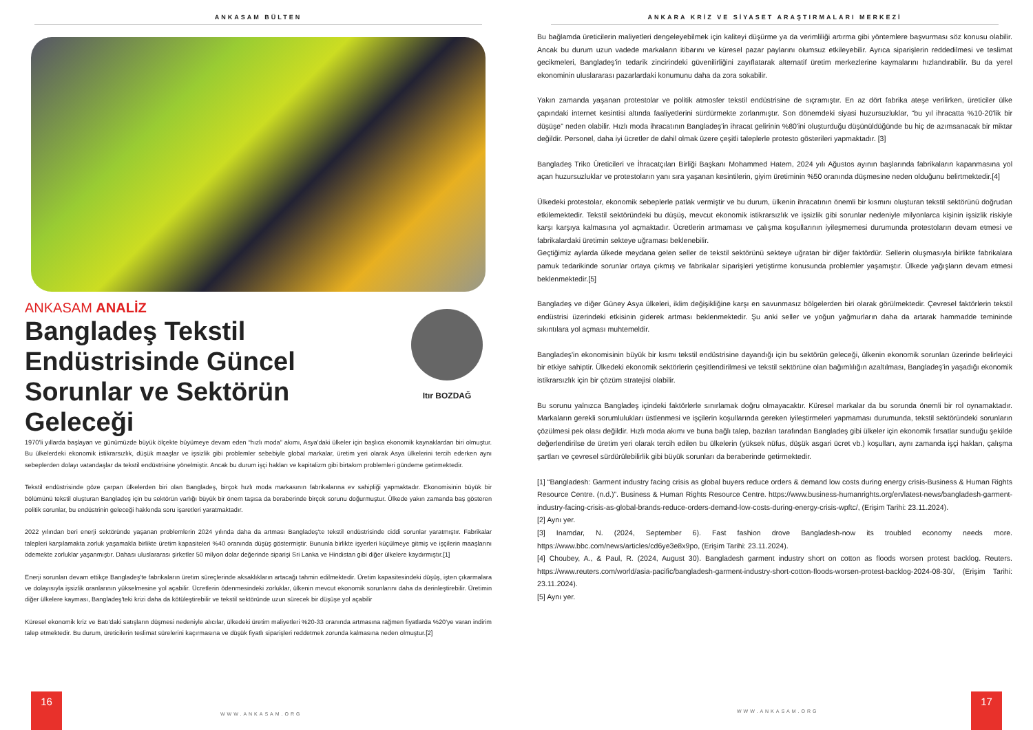ANKASAM BÜLTEN
ANKASAM ANALİZ
Bangladeş Tekstil Endüstrisinde Güncel Sorunlar ve Sektörün Geleceği
Itır BOZDAĞ
1970'li yıllarda başlayan ve günümüzde büyük ölçekte büyümeye devam eden “hızlı moda” akımı, Asya'daki ülkeler için başlıca ekonomik kaynaklardan biri olmuştur. Bu ülkelerdeki ekonomik istikrarsızlık, düşük maaşlar ve işsizlik gibi problemler sebebiyle global markalar, üretim yeri olarak Asya ülkelerini tercih ederken aynı sebeplerden dolayı vatandaşlar da tekstil endüstrisine yönelmiştir. Ancak bu durum işçi hakları ve kapitalizm gibi birtakım problemleri gündeme getirmektedir.
Tekstil endüstrisinde göze çarpan ülkelerden biri olan Bangladeş, birçok hızlı moda markasının fabrikalarına ev sahipliği yapmaktadır. Ekonomisinin büyük bir bölümünü tekstil oluşturan Bangladeş için bu sektörün varlığı büyük bir önem taşısa da beraberinde birçok sorunu doğurmuştur. Ülkede yakın zamanda baş gösteren politik sorunlar, bu endüstrinin geleceği hakkında soru işaretleri yaratmaktadır.
2022 yılından beri enerji sektöründe yaşanan problemlerin 2024 yılında daha da artması Bangladeş'te tekstil endüstrisinde ciddi sorunlar yaratmıştır. Fabrikalar talepleri karşılamakta zorluk yaşamakla birlikte üretim kapasiteleri %40 oranında düşüş göstermiştir. Bununla birlikte işyerleri küçülmeye gitmiş ve işçilerin maaşlarını ödemekte zorluklar yaşanmıştır. Dahası uluslararası şirketler 50 milyon dolar değerinde siparişi Sri Lanka ve Hindistan gibi diğer ülkelere kaydırmıştır.[1]
Enerji sorunları devam ettikçe Bangladeş'te fabrikaların üretim süreçlerinde aksaklıkların artacağı tahmin edilmektedir. Üretim kapasitesindeki düşüş, işten çıkarmalara ve dolayısıyla işsizlik oranlarının yükselmesine yol açabilir. Ücretlerin ödenmesindeki zorluklar, ülkenin mevcut ekonomik sorunlarını daha da derinleştirebilir. Üretimin diğer ülkelere kayması, Bangladeş'teki krizi daha da kötüleştirebilir ve tekstil sektöründe uzun sürecek bir düşüşe yol açabilir
Küresel ekonomik kriz ve Batı'daki satışların düşmesi nedeniyle alıcılar, ülkedeki üretim maliyetleri %20-33 oranında artmasına rağmen fiyatlarda %20'ye varan indirim talep etmektedir. Bu durum, üreticilerin teslimat sürelerini kaçırmasına ve düşük fiyatlı siparişleri reddetmek zorunda kalmasına neden olmuştur.[2]
16
WWW.ANKASAM.ORG
ANKARA KRİZ VE SİYASET ARAŞTIRMALARI MERKEZİ
Bu bağlamda üreticilerin maliyetleri dengeleyebilmek için kaliteyi düşürme ya da verimliliği artırma gibi yöntemlere başvurması söz konusu olabilir. Ancak bu durum uzun vadede markaların itibarını ve küresel pazar paylarını olumsuz etkileyebilir. Ayrıca siparişlerin reddedilmesi ve teslimat gecikmeleri, Bangladeş'in tedarik zincirindeki güvenilirliğini zayıflatarak alternatif üretim merkezlerine kaymalarını hızlandırabilir. Bu da yerel ekonominin uluslararası pazarlardaki konumunu daha da zora sokabilir.
Yakın zamanda yaşanan protestolar ve politik atmosfer tekstil endüstrisine de sıçramıştır. En az dört fabrika ateşe verilirken, üreticiler ülke çapındaki internet kesintisi altında faaliyetlerini sürdürmekte zorlanmıştır. Son dönemdeki siyasi huzursuzluklar, “bu yıl ihracatta %10-20'lik bir düşüşe” neden olabilir. Hızlı moda ihracatının Bangladeş'in ihracat gelirinin %80'ini oluşturduğu düşünüldüğünde bu hiç de azımsanacak bir miktar değildir. Personel, daha iyi ücretler de dahil olmak üzere çeşitli taleplerle protesto gösterileri yapmaktadır. [3]
Bangladeş Triko Üreticileri ve İhracatçıları Birliği Başkanı Mohammed Hatem, 2024 yılı Ağustos ayının başlarında fabrikaların kapanmasına yol açan huzursuzluklar ve protestoların yanı sıra yaşanan kesintilerin, giyim üretiminin %50 oranında düşmesine neden olduğunu belirtmektedir.[4]
Ülkedeki protestolar, ekonomik sebeplerle patlak vermiştir ve bu durum, ülkenin ihracatının önemli bir kısmını oluşturan tekstil sektörünü doğrudan etkilemektedir. Tekstil sektöründeki bu düşüş, mevcut ekonomik istikrarsızlık ve işsizlik gibi sorunlar nedeniyle milyonlarca kişinin işsizlik riskiyle karşı karşıya kalmasına yol açmaktadır. Ücretlerin artmaması ve çalışma koşullarının iyileşmemesi durumunda protestoların devam etmesi ve fabrikalardaki üretimin sekteye uğraması beklenebilir.
Geçtiğimiz aylarda ülkede meydana gelen seller de tekstil sektörünü sekteye uğratan bir diğer faktördür. Sellerin oluşmasıyla birlikte fabrikalara pamuk tedarikinde sorunlar ortaya çıkmış ve fabrikalar siparişleri yetiştirme konusunda problemler yaşamıştır. Ülkede yağışların devam etmesi beklenmektedir.[5]
Bangladeş ve diğer Güney Asya ülkeleri, iklim değişikliğine karşı en savunmasız bölgelerden biri olarak görülmektedir. Çevresel faktörlerin tekstil endüstrisi üzerindeki etkisinin giderek artması beklenmektedir. Şu anki seller ve yoğun yağmurların daha da artarak hammadde temininde sıkıntılara yol açması muhtemeldir.
Bangladeş'in ekonomisinin büyük bir kısmı tekstil endüstrisine dayandığı için bu sektörün geleceği, ülkenin ekonomik sorunları üzerinde belirleyici bir etkiye sahiptir. Ülkedeki ekonomik sektörlerin çeşitlendirilmesi ve tekstil sektörüne olan bağımlılığın azaltılması, Bangladeş'in yaşadığı ekonomik istikrarsızlık için bir çözüm stratejisi olabilir.
Bu sorunu yalnızca Bangladeş içindeki faktörlerle sınırlamak doğru olmayacaktır. Küresel markalar da bu sorunda önemli bir rol oynamaktadır. Markaların gerekli sorumlulukları üstlenmesi ve işçilerin koşullarında gereken iyileştirmeleri yapmaması durumunda, tekstil sektöründeki sorunların çözülmesi pek olası değildir. Hızlı moda akımı ve buna bağlı talep, bazıları tarafından Bangladeş gibi ülkeler için ekonomik fırsatlar sunduğu şekilde değerlendirilse de üretim yeri olarak tercih edilen bu ülkelerin (yüksek nüfus, düşük asgari ücret vb.) koşulları, aynı zamanda işçi hakları, çalışma şartları ve çevresel sürdürülebilirlik gibi büyük sorunları da beraberinde getirmektedir.
[1] “Bangladesh: Garment industry facing crisis as global buyers reduce orders & demand low costs during energy crisis-Business & Human Rights Resource Centre. (n.d.)”. Business & Human Rights Resource Centre. https://www.business-humanrights.org/en/latest-news/bangladesh-garment-industry-facing-crisis-as-global-brands-reduce-orders-demand-low-costs-during-energy-crisis-wpftc/, (Erişim Tarihi: 23.11.2024).
[2] Aynı yer.
[3] Inamdar, N. (2024, September 6). Fast fashion drove Bangladesh-now its troubled economy needs more. https://www.bbc.com/news/articles/cd6ye3e8x9po, (Erişim Tarihi: 23.11.2024).
[4] Choubey, A., & Paul, R. (2024, August 30). Bangladesh garment industry short on cotton as floods worsen protest backlog. Reuters. https://www.reuters.com/world/asia-pacific/bangladesh-garment-industry-short-cotton-floods-worsen-protest-backlog-2024-08-30/, (Erişim Tarihi: 23.11.2024).
[5] Aynı yer.
WWW.ANKASAM.ORG
17